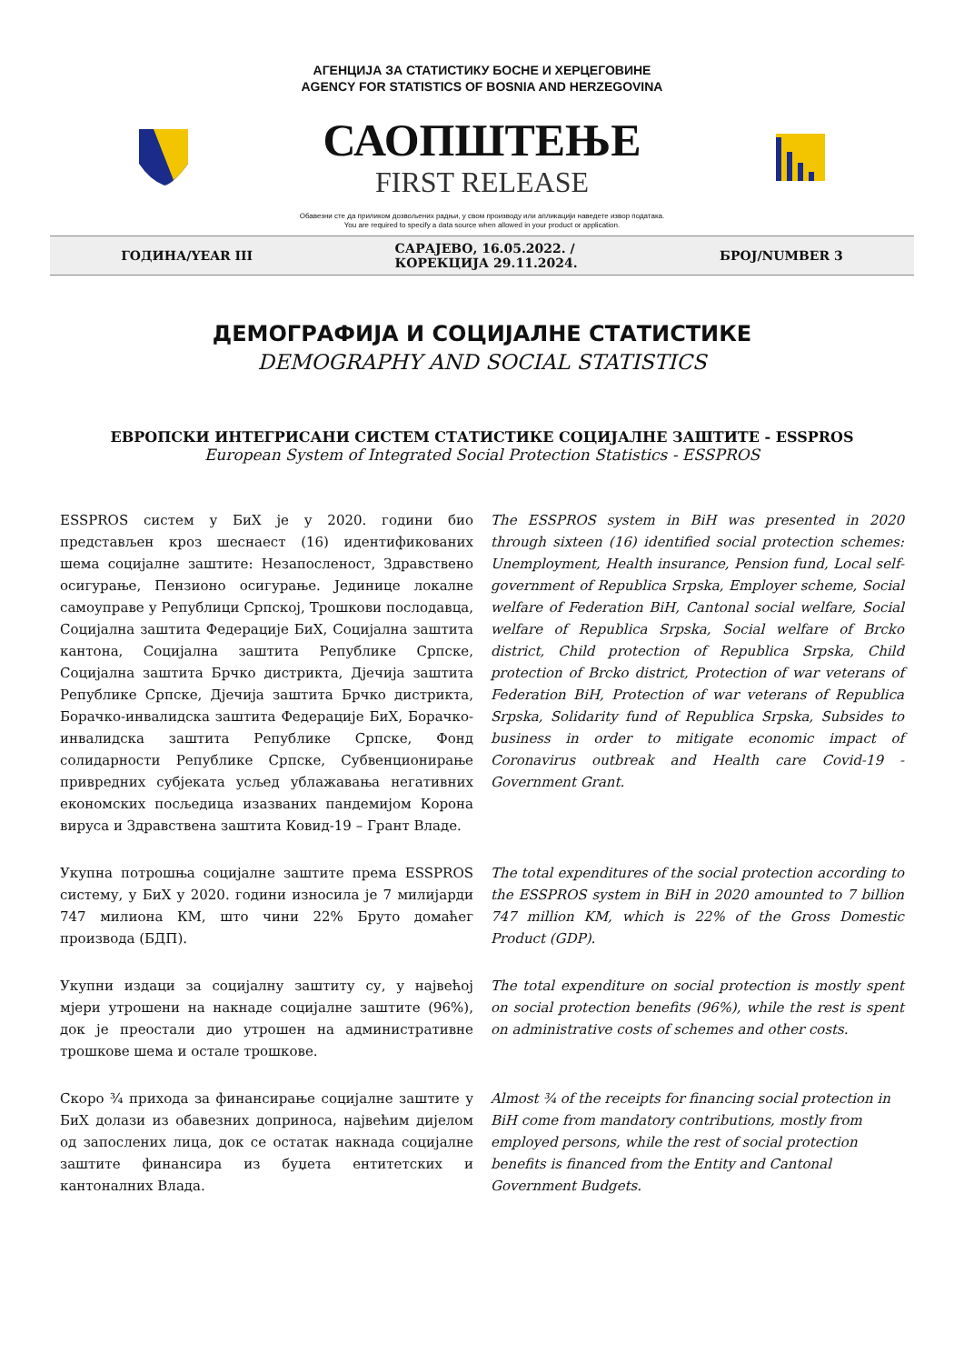АГЕНЦИЈА ЗА СТАТИСТИКУ БОСНЕ И ХЕРЦЕГОВИНЕ
AGENCY FOR STATISTICS OF BOSNIA AND HERZEGOVINA
САОПШТЕЊЕ
FIRST RELEASE
Обавезни сте да приликом дозвољених радњи, у свом производу или апликацији наведете извор података.
You are required to specify a data source when allowed in your product or application.
ГОДИНА/YEAR III САРАЈЕВО, 16.05.2022. /
КОРЕКЦИЈА 29.11.2024. БРОЈ/NUMBER 3
ДЕМОГРАФИЈА И СОЦИЈАЛНЕ СТАТИСТИКЕ
DEMOGRAPHY AND SOCIAL STATISTICS
ЕВРОПСКИ ИНТЕГРИСАНИ СИСТЕМ СТАТИСТИКЕ СОЦИЈАЛНЕ ЗАШТИТЕ - ESSPROS
European System of Integrated Social Protection Statistics - ESSPROS
ESSPROS систем у БиХ је у 2020. години био представљен кроз шеснаест (16) идентификованих шема социјалне заштите: Незапосленост, Здравствено осигурање, Пензионо осигурање. Јединице локалне самоуправе у Републици Српској, Трошкови послодавца, Социјална заштита Федерације БиХ, Социјална заштита кантона, Социјална заштита Републике Српске, Социјална заштита Брчко дистрикта, Дјечија заштита Републике Српске, Дјечија заштита Брчко дистрикта, Борачко-инвалидска заштита Федерације БиХ, Борачко-инвалидска заштита Републике Српске, Фонд солидарности Републике Српске, Субвенционирање привредних субјеката усљед ублажавања негативних економских посљедица изазваних пандемијом Корона вируса и Здравствена заштита Ковид-19 – Грант Владе.
The ESSPROS system in BiH was presented in 2020 through sixteen (16) identified social protection schemes: Unemployment, Health insurance, Pension fund, Local self-government of Republica Srpska, Employer scheme, Social welfare of Federation BiH, Cantonal social welfare, Social welfare of Republica Srpska, Social welfare of Brcko district, Child protection of Republica Srpska, Child protection of Brcko district, Protection of war veterans of Federation BiH, Protection of war veterans of Republica Srpska, Solidarity fund of Republica Srpska, Subsides to business in order to mitigate economic impact of Coronavirus outbreak and Health care Covid-19 - Government Grant.
Укупна потрошња социјалне заштите према ESSPROS систему, у БиХ у 2020. години износила је 7 милијарди 747 милиона КМ, што чини 22% Бруто домаћег производа (БДП).
The total expenditures of the social protection according to the ESSPROS system in BiH in 2020 amounted to 7 billion 747 million KM, which is 22% of the Gross Domestic Product (GDP).
Укупни издаци за социјалну заштиту су, у највећој мјери утрошени на накнаде социјалне заштите (96%), док је преостали дио утрошен на административне трошкове шема и остале трошкове.
The total expenditure on social protection is mostly spent on social protection benefits (96%), while the rest is spent on administrative costs of schemes and other costs.
Скоро ¾ прихода за финансирање социјалне заштите у БиХ долази из обавезних доприноса, највећим дијелом од запослених лица, док се остатак накнада социјалне заштите финансира из буџета ентитетских и кантоналних Влада.
Almost ¾ of the receipts for financing social protection in BiH come from mandatory contributions, mostly from employed persons, while the rest of social protection benefits is financed from the Entity and Cantonal Government Budgets.